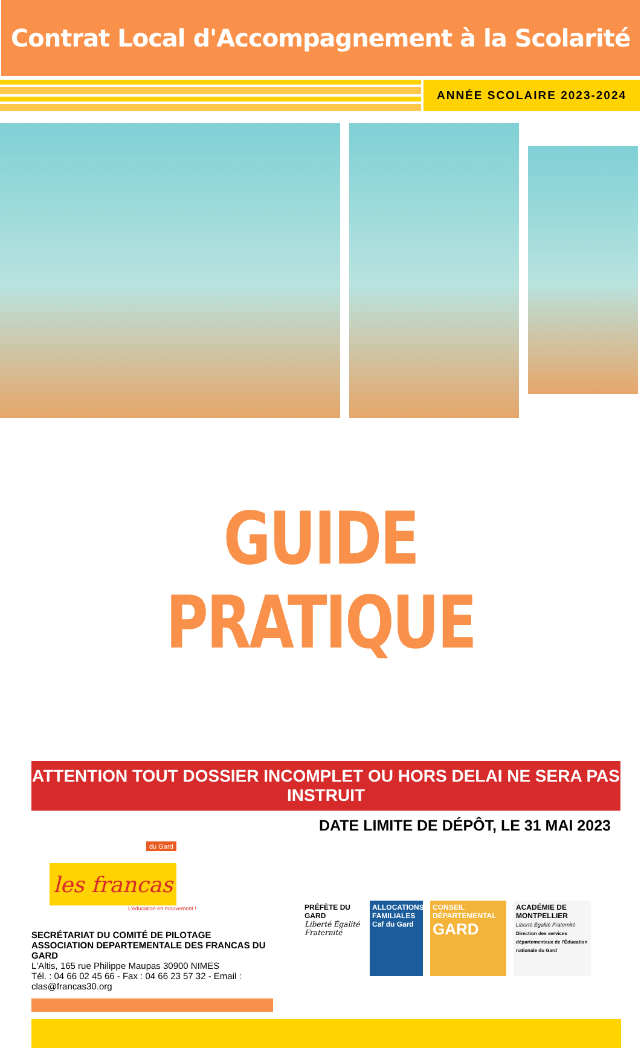Contrat Local d'Accompagnement à la Scolarité
ANNÉE SCOLAIRE 2023-2024
GUIDE PRATIQUE
ATTENTION TOUT DOSSIER INCOMPLET OU HORS DELAI NE SERA PAS INSTRUIT
DATE LIMITE DE DÉPÔT, LE 31 MAI 2023
du Gard
les francas
L'éducation en mouvement !
SECRÉTARIAT DU COMITÉ DE PILOTAGE
ASSOCIATION DEPARTEMENTALE DES FRANCAS DU GARD
L'Altis, 165 rue Philippe Maupas 30900 NIMES
Tél. : 04 66 02 45 66 - Fax : 04 66 23 57 32 - Email : clas@francas30.org
PRÉFÈTE DU GARD
Liberté Égalité Fraternité
ALLOCATIONS FAMILIALES
Caf du Gard
CONSEIL DÉPARTEMENTAL
GARD
ACADÉMIE DE MONTPELLIER
Liberté Égalité Fraternité
Direction des services départementaux de l'Éducation nationale du Gard